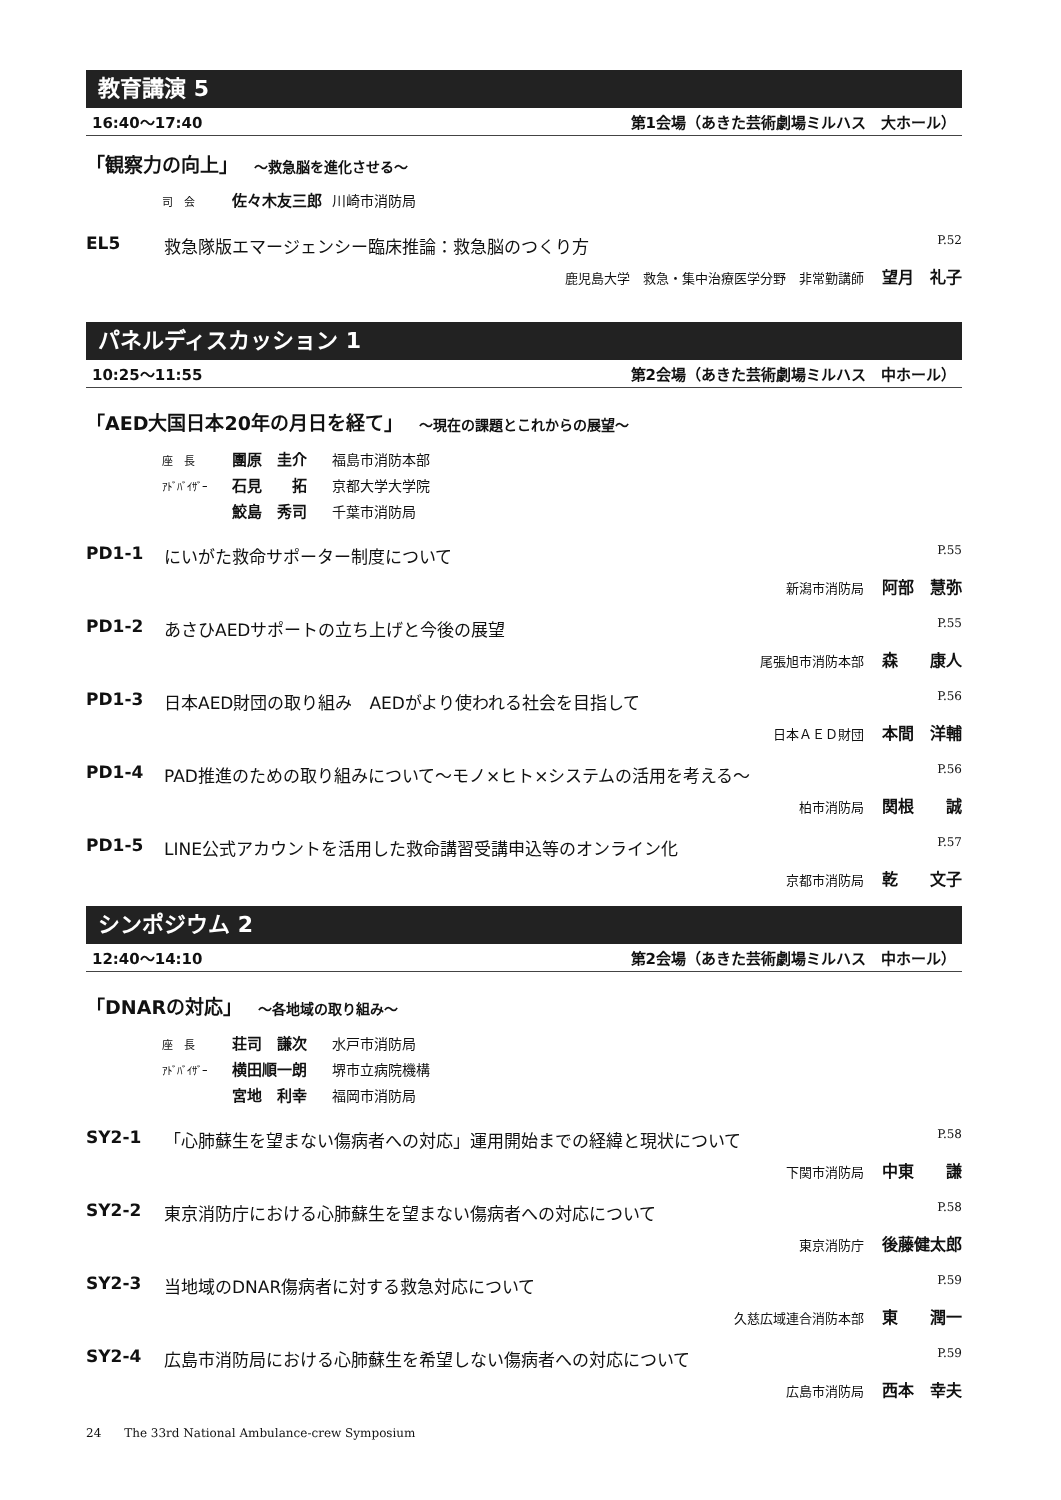教育講演 5
16:40〜17:40 第1会場（あきた芸術劇場ミルハス　大ホール）
「観察力の向上」 〜救急脳を進化させる〜
司　会 佐々木友三郎 川崎市消防局
EL5 救急隊版エマージェンシー臨床推論：救急脳のつくり方 P.52
鹿児島大学　救急・集中治療医学分野　非常勤講師 望月　礼子
パネルディスカッション 1
10:25〜11:55 第2会場（あきた芸術劇場ミルハス　中ホール）
「AED大国日本20年の月日を経て」 〜現在の課題とこれからの展望〜
座　長 團原　圭介 福島市消防本部
ｱﾄﾞﾊﾞｲｻﾞｰ 石見　　拓 京都大学大学院
鮫島　秀司 千葉市消防局
PD1-1 にいがた救命サポーター制度について P.55
新潟市消防局 阿部　慧弥
PD1-2 あさひAEDサポートの立ち上げと今後の展望 P.55
尾張旭市消防本部 森　　康人
PD1-3 日本AED財団の取り組み　AEDがより使われる社会を目指して P.56
日本ＡＥＤ財団 本間　洋輔
PD1-4 PAD推進のための取り組みについて〜モノ×ヒト×システムの活用を考える〜 P.56
柏市消防局 関根　　誠
PD1-5 LINE公式アカウントを活用した救命講習受講申込等のオンライン化 P.57
京都市消防局 乾　　文子
シンポジウム 2
12:40〜14:10 第2会場（あきた芸術劇場ミルハス　中ホール）
「DNARの対応」 〜各地域の取り組み〜
座　長 荘司　謙次 水戸市消防局
ｱﾄﾞﾊﾞｲｻﾞｰ 横田順一朗 堺市立病院機構
宮地　利幸 福岡市消防局
SY2-1 「心肺蘇生を望まない傷病者への対応」運用開始までの経緯と現状について P.58
下関市消防局 中東　　謙
SY2-2 東京消防庁における心肺蘇生を望まない傷病者への対応について P.58
東京消防庁 後藤健太郎
SY2-3 当地域のDNAR傷病者に対する救急対応について P.59
久慈広域連合消防本部 東　　潤一
SY2-4 広島市消防局における心肺蘇生を希望しない傷病者への対応について P.59
広島市消防局 西本　幸夫
24 The 33rd National Ambulance-crew Symposium